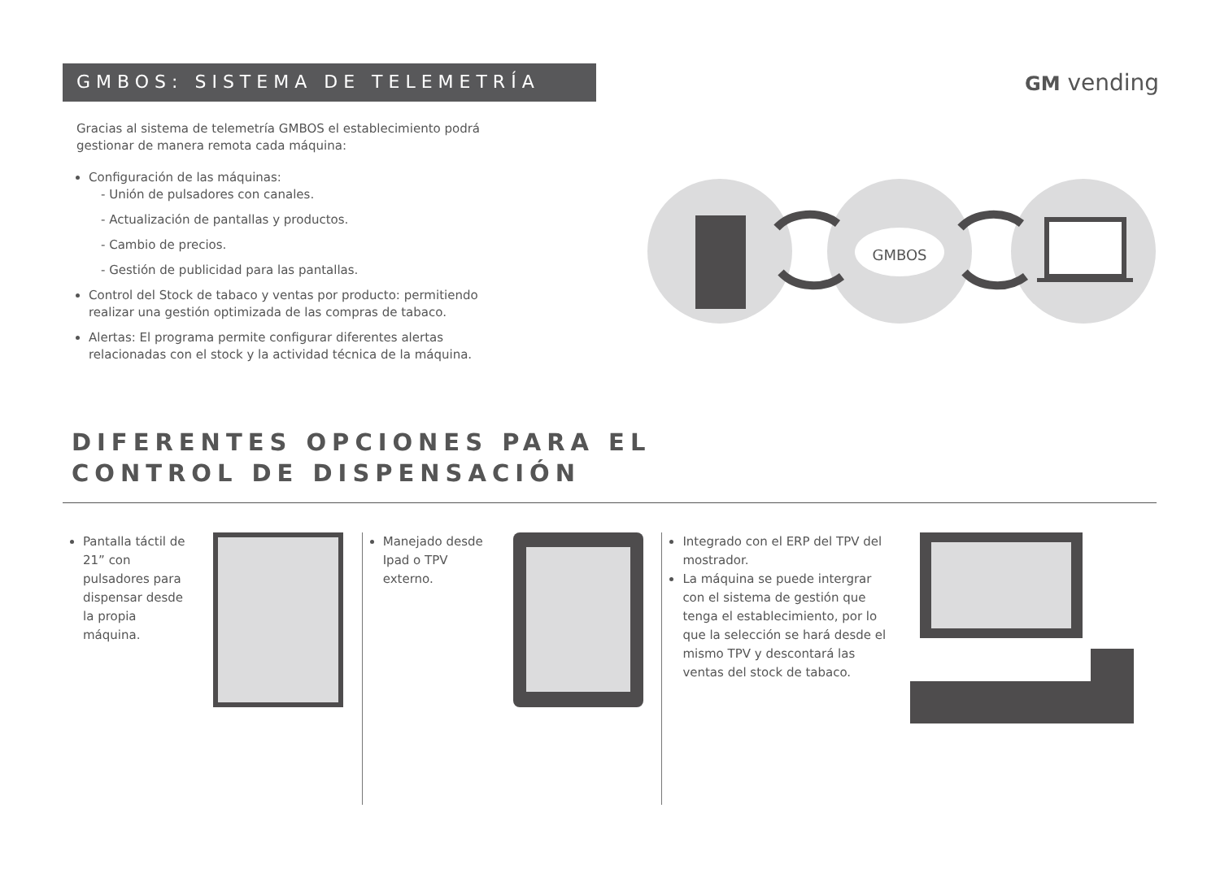GMBOS: SISTEMA DE TELEMETRÍA GM vending
Gracias al sistema de telemetría GMBOS el establecimiento podrá gestionar de manera remota cada máquina:
Configuración de las máquinas:
- Unión de pulsadores con canales.
- Actualización de pantallas y productos.
- Cambio de precios.
- Gestión de publicidad para las pantallas.
Control del Stock de tabaco y ventas por producto: permitiendo realizar una gestión optimizada de las compras de tabaco.
Alertas: El programa permite configurar diferentes alertas relacionadas con el stock y la actividad técnica de la máquina.
GMBOS
DIFERENTES OPCIONES PARA EL
CONTROL DE DISPENSACIÓN
Pantalla táctil de 21” con pulsadores para dispensar desde la propia máquina.
Manejado desde Ipad o TPV externo. Integrado con el ERP del TPV del mostrador.
La máquina se puede intergrar con el sistema de gestión que tenga el establecimiento, por lo que la selección se hará desde el mismo TPV y descontará las ventas del stock de tabaco.